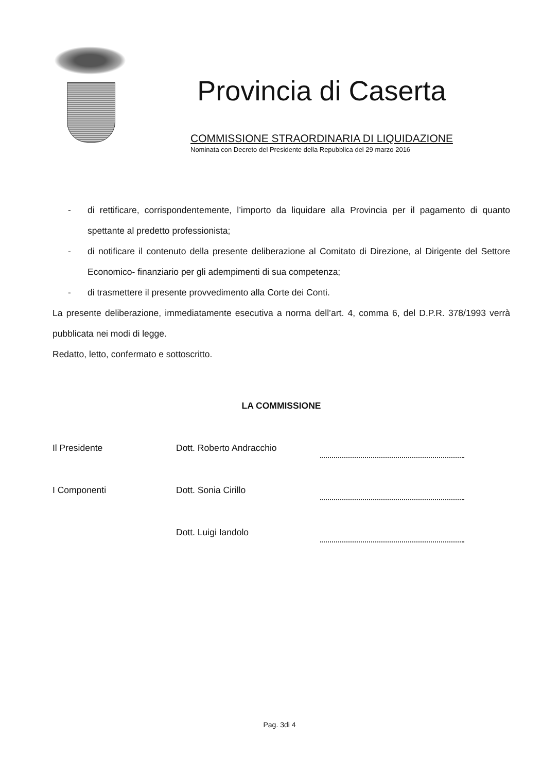Provincia di Caserta
COMMISSIONE STRAORDINARIA DI LIQUIDAZIONE
Nominata con Decreto del Presidente della Repubblica del 29 marzo 2016
- di rettificare, corrispondentemente, l’importo da liquidare alla Provincia per il pagamento di quanto spettante al predetto professionista;
- di notificare il contenuto della presente deliberazione al Comitato di Direzione, al Dirigente del Settore Economico- finanziario per gli adempimenti di sua competenza;
- di trasmettere il presente provvedimento alla Corte dei Conti.
La presente deliberazione, immediatamente esecutiva a norma dell’art. 4, comma 6, del D.P.R. 378/1993 verrà pubblicata nei modi di legge.
Redatto, letto, confermato e sottoscritto.
LA COMMISSIONE
Il Presidente Dott. Roberto Andracchio
I Componenti Dott. Sonia Cirillo
Dott. Luigi Iandolo
Pag. 3di 4